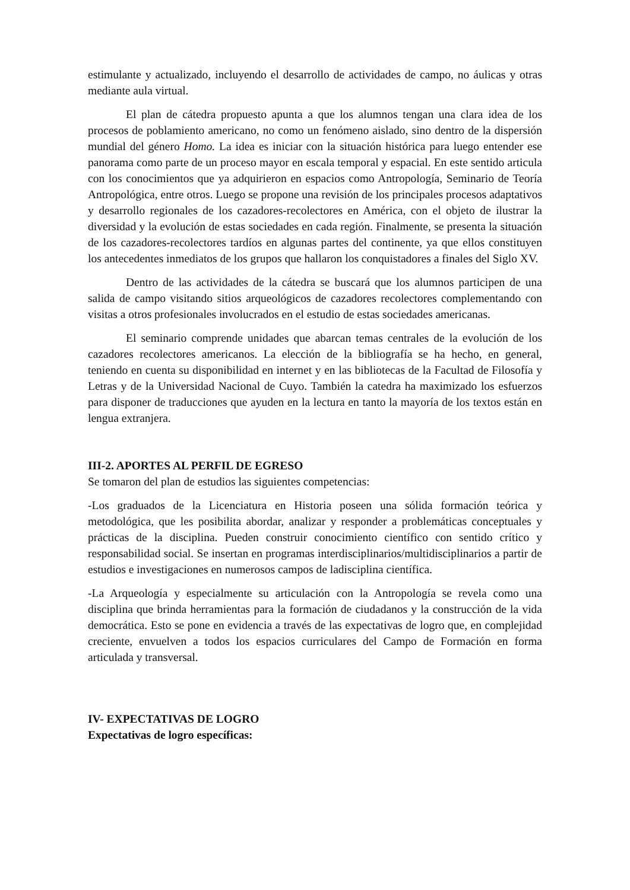estimulante y actualizado, incluyendo el desarrollo de actividades de campo, no áulicas y otras mediante aula virtual.
El plan de cátedra propuesto apunta a que los alumnos tengan una clara idea de los procesos de poblamiento americano, no como un fenómeno aislado, sino dentro de la dispersión mundial del género Homo. La idea es iniciar con la situación histórica para luego entender ese panorama como parte de un proceso mayor en escala temporal y espacial. En este sentido articula con los conocimientos que ya adquirieron en espacios como Antropología, Seminario de Teoría Antropológica, entre otros. Luego se propone una revisión de los principales procesos adaptativos y desarrollo regionales de los cazadores-recolectores en América, con el objeto de ilustrar la diversidad y la evolución de estas sociedades en cada región. Finalmente, se presenta la situación de los cazadores-recolectores tardíos en algunas partes del continente, ya que ellos constituyen los antecedentes inmediatos de los grupos que hallaron los conquistadores a finales del Siglo XV.
Dentro de las actividades de la cátedra se buscará que los alumnos participen de una salida de campo visitando sitios arqueológicos de cazadores recolectores complementando con visitas a otros profesionales involucrados en el estudio de estas sociedades americanas.
El seminario comprende unidades que abarcan temas centrales de la evolución de los cazadores recolectores americanos. La elección de la bibliografía se ha hecho, en general, teniendo en cuenta su disponibilidad en internet y en las bibliotecas de la Facultad de Filosofía y Letras y de la Universidad Nacional de Cuyo. También la catedra ha maximizado los esfuerzos para disponer de traducciones que ayuden en la lectura en tanto la mayoría de los textos están en lengua extranjera.
III-2. APORTES AL PERFIL DE EGRESO
Se tomaron del plan de estudios las siguientes competencias:
-Los graduados de la Licenciatura en Historia poseen una sólida formación teórica y metodológica, que les posibilita abordar, analizar y responder a problemáticas conceptuales y prácticas de la disciplina. Pueden construir conocimiento científico con sentido crítico y responsabilidad social. Se insertan en programas interdisciplinarios/multidisciplinarios a partir de estudios e investigaciones en numerosos campos de ladisciplina científica.
-La Arqueología y especialmente su articulación con la Antropología se revela como una disciplina que brinda herramientas para la formación de ciudadanos y la construcción de la vida democrática. Esto se pone en evidencia a través de las expectativas de logro que, en complejidad creciente, envuelven a todos los espacios curriculares del Campo de Formación en forma articulada y transversal.
IV- EXPECTATIVAS DE LOGRO
Expectativas de logro específicas: